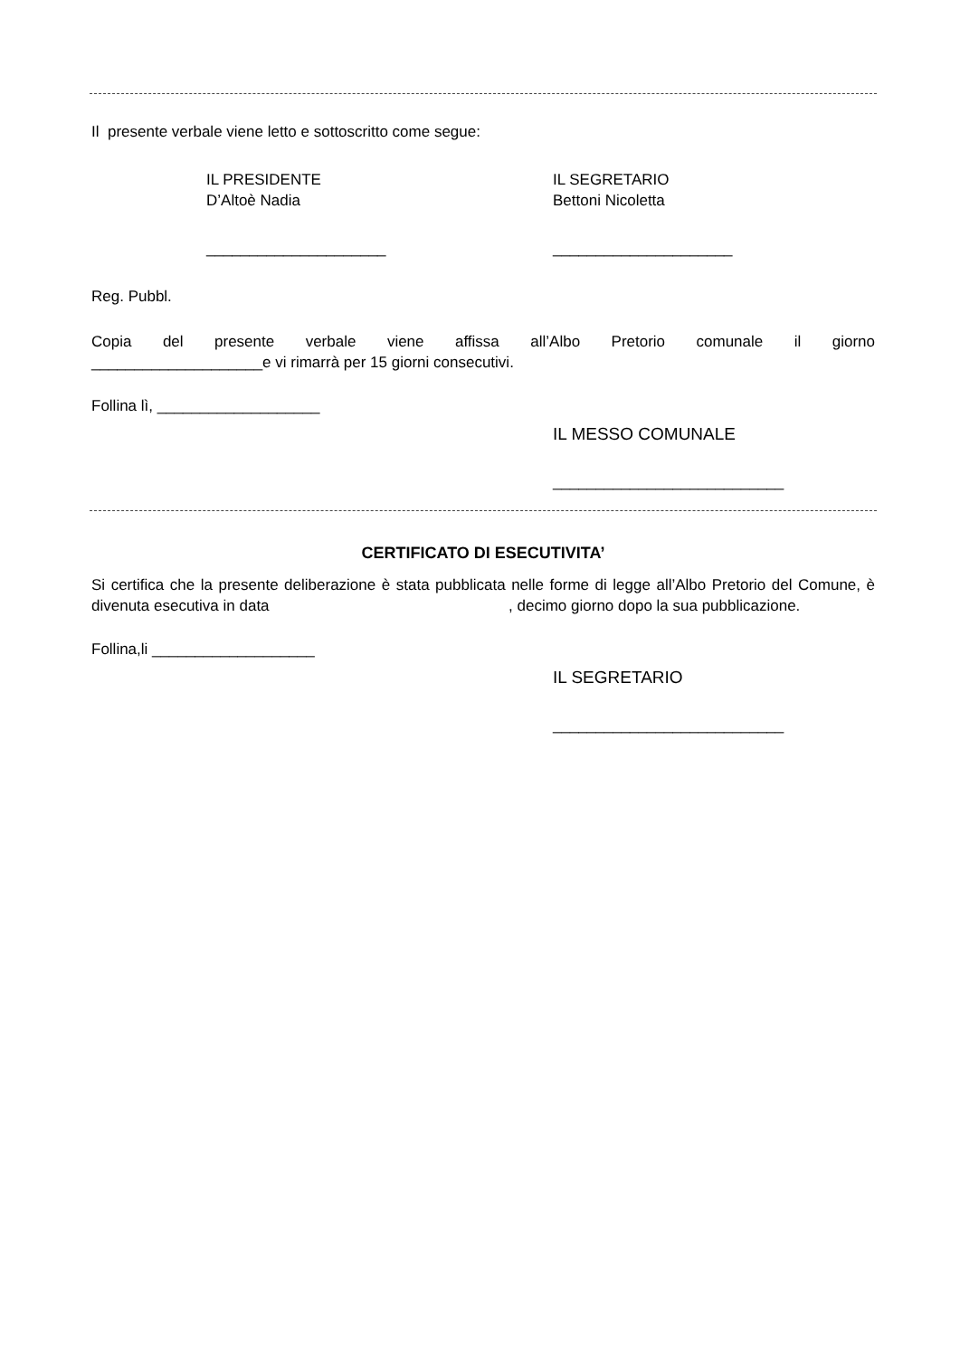Il presente verbale viene letto e sottoscritto come segue:
IL PRESIDENTE
D’Altoè Nadia
IL SEGRETARIO
Bettoni Nicoletta
_____________________ _____________________
Reg. Pubbl.
Copia del presente verbale viene affissa all’Albo Pretorio comunale il giorno
____________________e vi rimarrà per 15 giorni consecutivi.
Follina lì, ___________________
IL MESSO COMUNALE
___________________________
CERTIFICATO DI ESECUTIVITA’
Si certifica che la presente deliberazione è stata pubblicata nelle forme di legge all’Albo Pretorio del Comune, è divenuta esecutiva in data , decimo giorno dopo la sua pubblicazione.
Follina,li ___________________
IL SEGRETARIO
___________________________